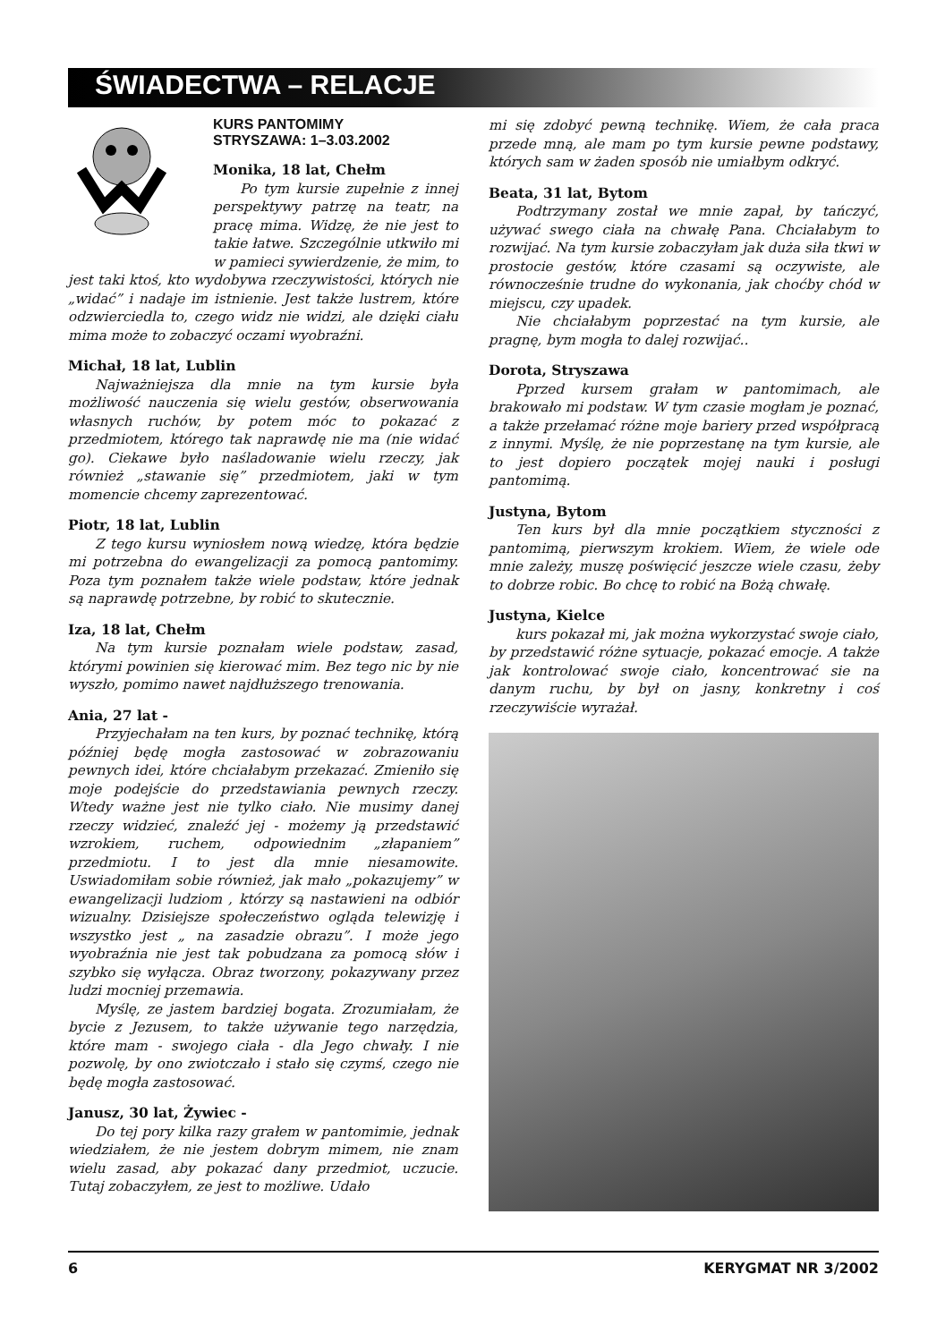ŚWIADECTWA – RELACJE
KURS PANTOMIMY
STRYSZAWA: 1–3.03.2002
Monika, 18 lat, Chełm
Po tym kursie zupełnie z innej perspektywy patrzę na teatr, na pracę mima. Widzę, że nie jest to takie łatwe. Szczególnie utkwiło mi w pamieci sywierdzenie, że mim, to jest taki ktoś, kto wydobywa rzeczywistości, których nie „widać” i nadaje im istnienie. Jest także lustrem, które odzwierciedla to, czego widz nie widzi, ale dzięki ciału mima może to zobaczyć oczami wyobraźni.
Michał, 18 lat, Lublin
Najważniejsza dla mnie na tym kursie była możliwość nauczenia się wielu gestów, obserwowania własnych ruchów, by potem móc to pokazać z przedmiotem, którego tak naprawdę nie ma (nie widać go). Ciekawe było naśladowanie wielu rzeczy, jak również „stawanie się” przedmiotem, jaki w tym momencie chcemy zaprezentować.
Piotr, 18 lat, Lublin
Z tego kursu wyniosłem nową wiedzę, która będzie mi potrzebna do ewangelizacji za pomocą pantomimy. Poza tym poznałem także wiele podstaw, które jednak są naprawdę potrzebne, by robić to skutecznie.
Iza, 18 lat, Chełm
Na tym kursie poznałam wiele podstaw, zasad, którymi powinien się kierować mim. Bez tego nic by nie wyszło, pomimo nawet najdłuższego trenowania.
Ania, 27 lat -
Przyjechałam na ten kurs, by poznać technikę, którą później będę mogła zastosować w zobrazowaniu pewnych idei, które chciałabym przekazać. Zmieniło się moje podejście do przedstawiania pewnych rzeczy. Wtedy ważne jest nie tylko ciało. Nie musimy danej rzeczy widzieć, znaleźć jej - możemy ją przedstawić wzrokiem, ruchem, odpowiednim „złapaniem” przedmiotu. I to jest dla mnie niesamowite. Uswiadomiłam sobie również, jak mało „pokazujemy” w ewangelizacji ludziom , którzy są nastawieni na odbiór wizualny. Dzisiejsze społeczeństwo ogląda telewizję i wszystko jest „ na zasadzie obrazu”. I może jego wyobraźnia nie jest tak pobudzana za pomocą słów i szybko się wyłącza. Obraz tworzony, pokazywany przez ludzi mocniej przemawia.
Myślę, ze jastem bardziej bogata. Zrozumiałam, że bycie z Jezusem, to także używanie tego narzędzia, które mam - swojego ciała - dla Jego chwały. I nie pozwolę, by ono zwiotczało i stało się czymś, czego nie będę mogła zastosować.
Janusz, 30 lat, Żywiec -
Do tej pory kilka razy grałem w pantomimie, jednak wiedziałem, że nie jestem dobrym mimem, nie znam wielu zasad, aby pokazać dany przedmiot, uczucie. Tutaj zobaczyłem, ze jest to możliwe. Udało
mi się zdobyć pewną technikę. Wiem, że cała praca przede mną, ale mam po tym kursie pewne podstawy, których sam w żaden sposób nie umiałbym odkryć.
Beata, 31 lat, Bytom
Podtrzymany został we mnie zapał, by tańczyć, używać swego ciała na chwałę Pana. Chciałabym to rozwijać. Na tym kursie zobaczyłam jak duża siła tkwi w prostocie gestów, które czasami są oczywiste, ale równocześnie trudne do wykonania, jak choćby chód w miejscu, czy upadek.
Nie chciałabym poprzestać na tym kursie, ale pragnę, bym mogła to dalej rozwijać..
Dorota, Stryszawa
Pprzed kursem grałam w pantomimach, ale brakowało mi podstaw. W tym czasie mogłam je poznać, a także przełamać różne moje bariery przed współpracą z innymi. Myślę, że nie poprzestanę na tym kursie, ale to jest dopiero początek mojej nauki i posługi pantomimą.
Justyna, Bytom
Ten kurs był dla mnie początkiem styczności z pantomimą, pierwszym krokiem. Wiem, że wiele ode mnie zależy, muszę poświęcić jeszcze wiele czasu, żeby to dobrze robic. Bo chcę to robić na Bożą chwałę.
Justyna, Kielce
kurs pokazał mi, jak można wykorzystać swoje ciało, by przedstawić różne sytuacje, pokazać emocje. A także jak kontrolować swoje ciało, koncentrować sie na danym ruchu, by był on jasny, konkretny i coś rzeczywiście wyrażał.
6 KERYGMAT NR 3/2002